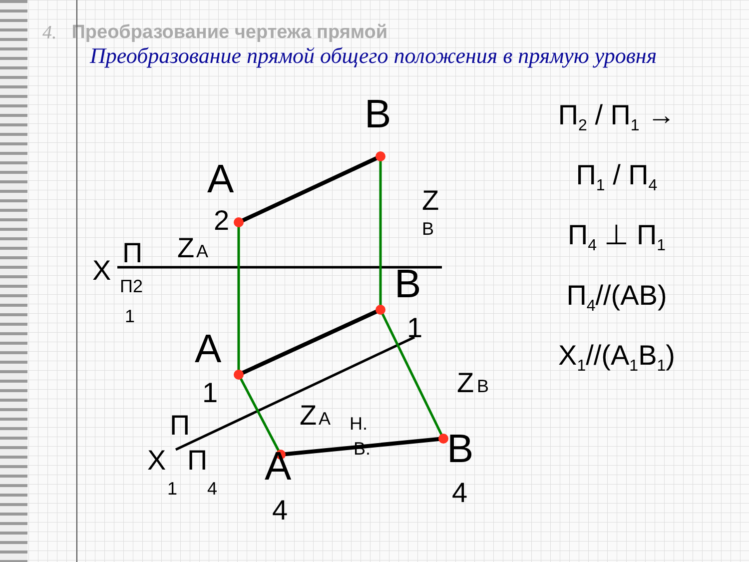4. Преобразование чертежа прямой
Преобразование прямой общего положения в прямую уровня
B
A
2
Z
A
Z
B
X
П
П2
1
B
1
A
1
Z
B
Z
A
Н.
В.
A
4
B
4
X
П
П
1
4
П<sub>2</sub> / П<sub>1</sub> → П<sub>1</sub> / П<sub>4</sub>
П<sub>4</sub> ⊥ П<sub>1</sub>
П<sub>4</sub>//(AB)
X<sub>1</sub>//(A<sub>1</sub>B<sub>1</sub>)